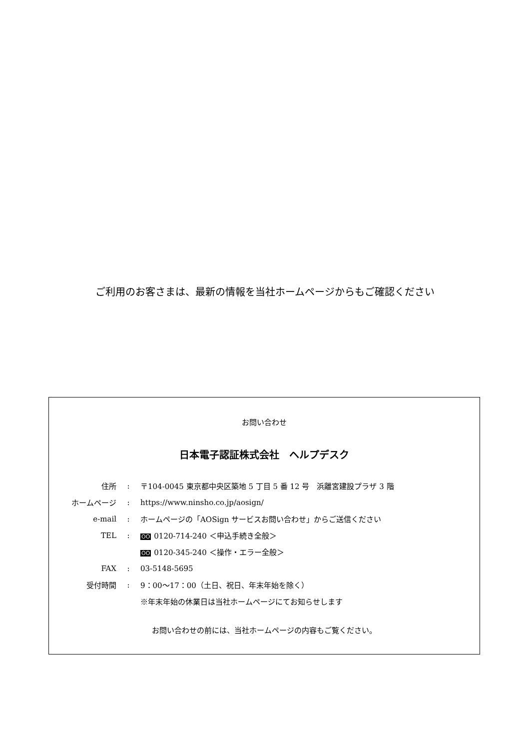ご利用のお客さまは、最新の情報を当社ホームページからもご確認ください
お問い合わせ
日本電子認証株式会社　ヘルプデスク
| 住所 | : | 〒104-0045 東京都中央区築地 5 丁目 5 番 12 号 浜離宮建設プラザ 3 階 |
| ホームページ | : | https://www.ninsho.co.jp/aosign/ |
| e-mail | : | ホームページの「AOSign サービスお問い合わせ」からご送信ください |
| TEL | : | OO 0120-714-240 ＜申込手続き全般＞ |
| | | OO 0120-345-240 ＜操作・エラー全般＞ |
| FAX | : | 03-5148-5695 |
| 受付時間 | : | 9：00～17：00（土日、祝日、年末年始を除く） |
| | | ※年末年始の休業日は当社ホームページにてお知らせします |
お問い合わせの前には、当社ホームページの内容もご覧ください。